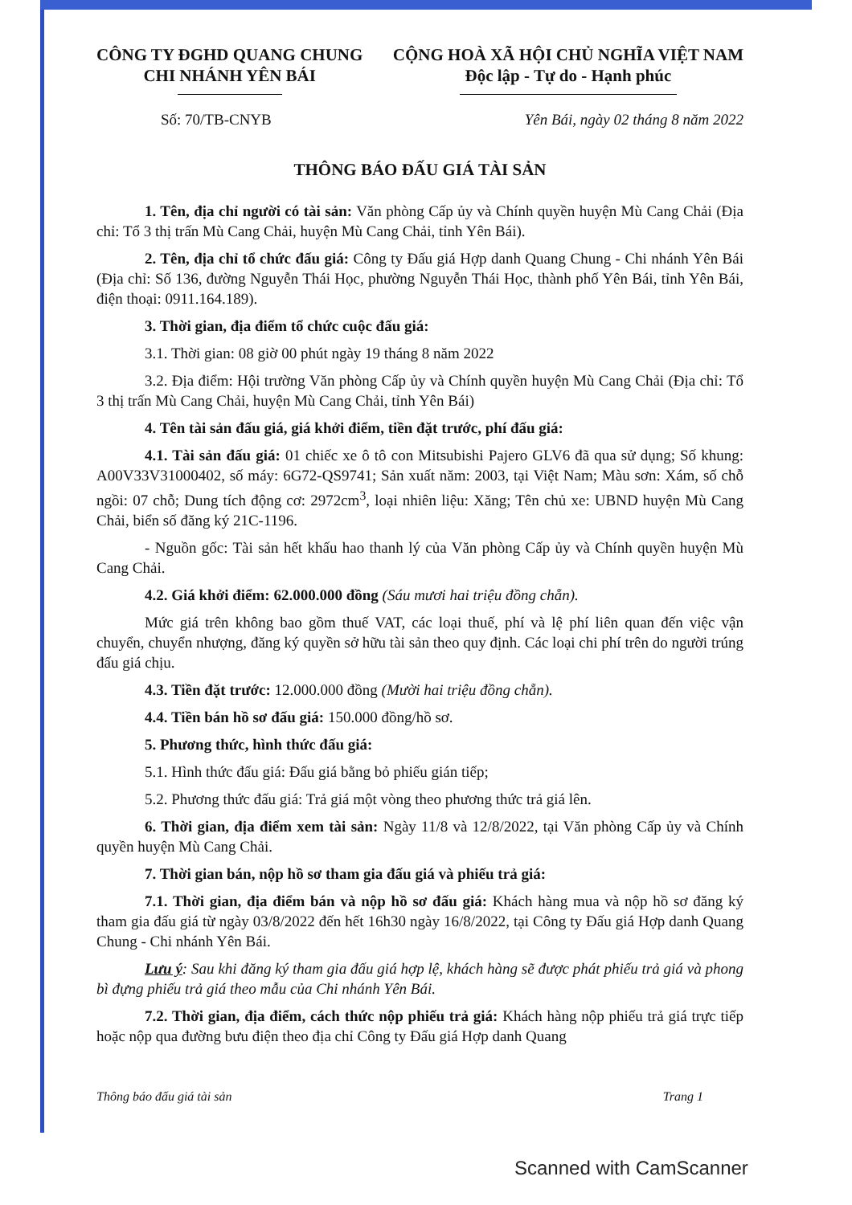CÔNG TY ĐGHD QUANG CHUNG
CHI NHÁNH YÊN BÁI
CỘNG HOÀ XÃ HỘI CHỦ NGHĨA VIỆT NAM
Độc lập - Tự do - Hạnh phúc
Số: 70/TB-CNYB Yên Bái, ngày 02 tháng 8 năm 2022
THÔNG BÁO ĐẤU GIÁ TÀI SẢN
1. Tên, địa chỉ người có tài sản: Văn phòng Cấp ủy và Chính quyền huyện Mù Cang Chải (Địa chỉ: Tổ 3 thị trấn Mù Cang Chải, huyện Mù Cang Chải, tỉnh Yên Bái).
2. Tên, địa chỉ tổ chức đấu giá: Công ty Đấu giá Hợp danh Quang Chung - Chi nhánh Yên Bái (Địa chỉ: Số 136, đường Nguyễn Thái Học, phường Nguyễn Thái Học, thành phố Yên Bái, tỉnh Yên Bái, điện thoại: 0911.164.189).
3. Thời gian, địa điểm tổ chức cuộc đấu giá:
3.1. Thời gian: 08 giờ 00 phút ngày 19 tháng 8 năm 2022
3.2. Địa điểm: Hội trường Văn phòng Cấp ủy và Chính quyền huyện Mù Cang Chải (Địa chỉ: Tổ 3 thị trấn Mù Cang Chải, huyện Mù Cang Chải, tỉnh Yên Bái)
4. Tên tài sản đấu giá, giá khởi điểm, tiền đặt trước, phí đấu giá:
4.1. Tài sản đấu giá: 01 chiếc xe ô tô con Mitsubishi Pajero GLV6 đã qua sử dụng; Số khung: A00V33V31000402, số máy: 6G72-QS9741; Sản xuất năm: 2003, tại Việt Nam; Màu sơn: Xám, số chỗ ngồi: 07 chỗ; Dung tích động cơ: 2972cm<sup>3</sup>, loại nhiên liệu: Xăng; Tên chủ xe: UBND huyện Mù Cang Chải, biển số đăng ký 21C-1196.
- Nguồn gốc: Tài sản hết khấu hao thanh lý của Văn phòng Cấp ủy và Chính quyền huyện Mù Cang Chải.
4.2. Giá khởi điểm: 62.000.000 đồng (Sáu mươi hai triệu đồng chẵn).
Mức giá trên không bao gồm thuế VAT, các loại thuế, phí và lệ phí liên quan đến việc vận chuyển, chuyển nhượng, đăng ký quyền sở hữu tài sản theo quy định. Các loại chi phí trên do người trúng đấu giá chịu.
4.3. Tiền đặt trước: 12.000.000 đồng (Mười hai triệu đồng chẵn).
4.4. Tiền bán hồ sơ đấu giá: 150.000 đồng/hồ sơ.
5. Phương thức, hình thức đấu giá:
5.1. Hình thức đấu giá: Đấu giá bằng bỏ phiếu gián tiếp;
5.2. Phương thức đấu giá: Trả giá một vòng theo phương thức trả giá lên.
6. Thời gian, địa điểm xem tài sản: Ngày 11/8 và 12/8/2022, tại Văn phòng Cấp ủy và Chính quyền huyện Mù Cang Chải.
7. Thời gian bán, nộp hồ sơ tham gia đấu giá và phiếu trả giá:
7.1. Thời gian, địa điểm bán và nộp hồ sơ đấu giá: Khách hàng mua và nộp hồ sơ đăng ký tham gia đấu giá từ ngày 03/8/2022 đến hết 16h30 ngày 16/8/2022, tại Công ty Đấu giá Hợp danh Quang Chung - Chi nhánh Yên Bái.
Lưu ý: Sau khi đăng ký tham gia đấu giá hợp lệ, khách hàng sẽ được phát phiếu trả giá và phong bì đựng phiếu trả giá theo mẫu của Chi nhánh Yên Bái.
7.2. Thời gian, địa điểm, cách thức nộp phiếu trả giá: Khách hàng nộp phiếu trả giá trực tiếp hoặc nộp qua đường bưu điện theo địa chỉ Công ty Đấu giá Hợp danh Quang
Thông báo đấu giá tài sản Trang 1
Scanned with CamScanner